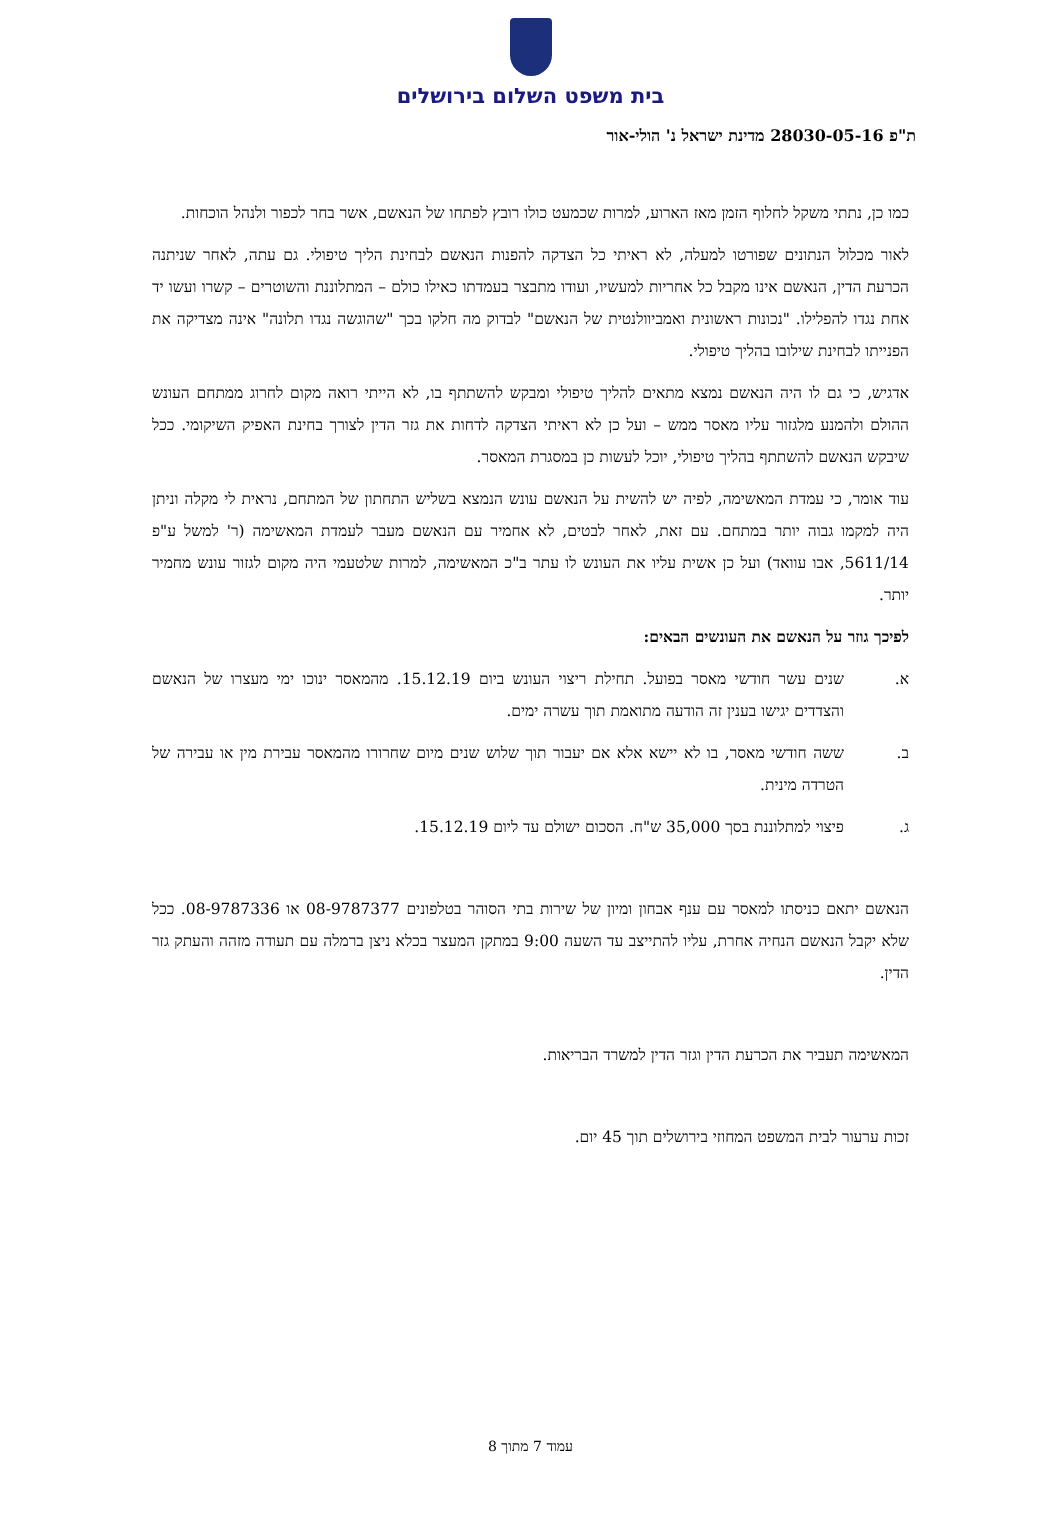בית משפט השלום בירושלים
ת"פ 28030-05-16 מדינת ישראל נ' הולי-אור
כמו כן, נתתי משקל לחלוף הזמן מאז הארוע, למרות שכמעט כולו רובץ לפתחו של הנאשם, אשר בחר לכפור ולנהל הוכחות.
לאור מכלול הנתונים שפורטו למעלה, לא ראיתי כל הצדקה להפנות הנאשם לבחינת הליך טיפולי. גם עתה, לאחר שניתנה הכרעת הדין, הנאשם אינו מקבל כל אחריות למעשיו, ועודו מתבצר בעמדתו כאילו כולם – המתלוננת והשוטרים – קשרו ועשו יד אחת נגדו להפלילו. "נכונות ראשונית ואמביוולנטית של הנאשם" לבדוק מה חלקו בכך "שהוגשה נגדו תלונה" אינה מצדיקה את הפנייתו לבחינת שילובו בהליך טיפולי.
אדגיש, כי גם לו היה הנאשם נמצא מתאים להליך טיפולי ומבקש להשתתף בו, לא הייתי רואה מקום לחרוג ממתחם העונש ההולם ולהמנע מלגזור עליו מאסר ממש – ועל כן לא ראיתי הצדקה לדחות את גזר הדין לצורך בחינת האפיק השיקומי. ככל שיבקש הנאשם להשתתף בהליך טיפולי, יוכל לעשות כן במסגרת המאסר.
עוד אומר, כי עמדת המאשימה, לפיה יש להשית על הנאשם עונש הנמצא בשליש התחתון של המתחם, נראית לי מקלה וניתן היה למקמו גבוה יותר במתחם. עם זאת, לאחר לבטים, לא אחמיר עם הנאשם מעבר לעמדת המאשימה (ר' למשל ע"פ 5611/14, אבו עוואד) ועל כן אשית עליו את העונש לו עתר ב"כ המאשימה, למרות שלטעמי היה מקום לגזור עונש מחמיר יותר.
לפיכך גוזר על הנאשם את העונשים הבאים:
א. שנים עשר חודשי מאסר בפועל. תחילת ריצוי העונש ביום 15.12.19. מהמאסר ינוכו ימי מעצרו של הנאשם והצדדים יגישו בענין זה הודעה מתואמת תוך עשרה ימים.
ב. ששה חודשי מאסר, בו לא יישא אלא אם יעבור תוך שלוש שנים מיום שחרורו מהמאסר עבירת מין או עבירה של הטרדה מינית.
ג. פיצוי למתלוננת בסך 35,000 ש"ח. הסכום ישולם עד ליום 15.12.19.
הנאשם יתאם כניסתו למאסר עם ענף אבחון ומיון של שירות בתי הסוהר בטלפונים 08-9787377 או 08-9787336. ככל שלא יקבל הנאשם הנחיה אחרת, עליו להתייצב עד השעה 9:00 במתקן המעצר בכלא ניצן ברמלה עם תעודה מזהה והעתק גזר הדין.
המאשימה תעביר את הכרעת הדין וגזר הדין למשרד הבריאות.
זכות ערעור לבית המשפט המחוזי בירושלים תוך 45 יום.
עמוד 7 מתוך 8